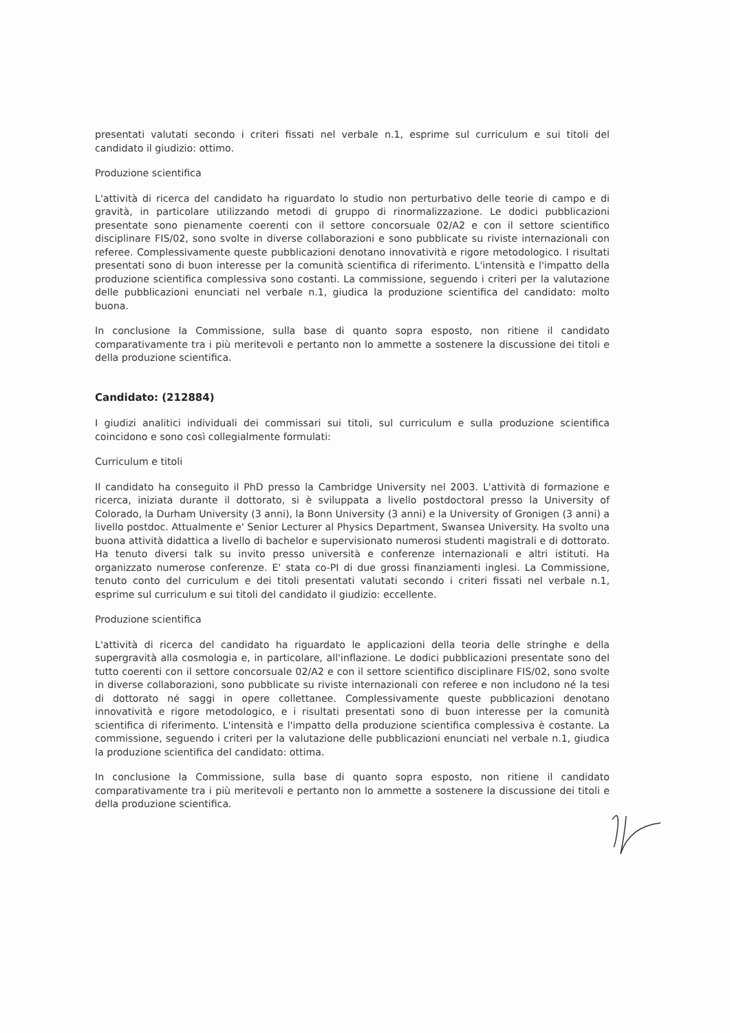presentati valutati secondo i criteri fissati nel verbale n.1, esprime sul curriculum e sui titoli del candidato il giudizio: ottimo.
Produzione scientifica
L'attività di ricerca del candidato ha riguardato lo studio non perturbativo delle teorie di campo e di gravità, in particolare utilizzando metodi di gruppo di rinormalizzazione. Le dodici pubblicazioni presentate sono pienamente coerenti con il settore concorsuale 02/A2 e con il settore scientifico disciplinare FIS/02, sono svolte in diverse collaborazioni e sono pubblicate su riviste internazionali con referee. Complessivamente queste pubblicazioni denotano innovatività e rigore metodologico. I risultati presentati sono di buon interesse per la comunità scientifica di riferimento. L'intensità e l'impatto della produzione scientifica complessiva sono costanti. La commissione, seguendo i criteri per la valutazione delle pubblicazioni enunciati nel verbale n.1, giudica la produzione scientifica del candidato: molto buona.
In conclusione la Commissione, sulla base di quanto sopra esposto, non ritiene il candidato comparativamente tra i più meritevoli e pertanto non lo ammette a sostenere la discussione dei titoli e della produzione scientifica.
Candidato: (212884)
I giudizi analitici individuali dei commissari sui titoli, sul curriculum e sulla produzione scientifica coincidono e sono così collegialmente formulati:
Curriculum e titoli
Il candidato ha conseguito il PhD presso la Cambridge University nel 2003. L'attività di formazione e ricerca, iniziata durante il dottorato, si è sviluppata a livello postdoctoral presso la University of Colorado, la Durham University (3 anni), la Bonn University (3 anni) e la University of Gronigen (3 anni) a livello postdoc. Attualmente e' Senior Lecturer al Physics Department, Swansea University. Ha svolto una buona attività didattica a livello di bachelor e supervisionato numerosi studenti magistrali e di dottorato. Ha tenuto diversi talk su invito presso università e conferenze internazionali e altri istituti. Ha organizzato numerose conferenze. E' stata co-PI di due grossi finanziamenti inglesi. La Commissione, tenuto conto del curriculum e dei titoli presentati valutati secondo i criteri fissati nel verbale n.1, esprime sul curriculum e sui titoli del candidato il giudizio: eccellente.
Produzione scientifica
L'attività di ricerca del candidato ha riguardato le applicazioni della teoria delle stringhe e della supergravità alla cosmologia e, in particolare, all'inflazione. Le dodici pubblicazioni presentate sono del tutto coerenti con il settore concorsuale 02/A2 e con il settore scientifico disciplinare FIS/02, sono svolte in diverse collaborazioni, sono pubblicate su riviste internazionali con referee e non includono né la tesi di dottorato né saggi in opere collettanee. Complessivamente queste pubblicazioni denotano innovatività e rigore metodologico, e i risultati presentati sono di buon interesse per la comunità scientifica di riferimento. L'intensità e l'impatto della produzione scientifica complessiva è costante. La commissione, seguendo i criteri per la valutazione delle pubblicazioni enunciati nel verbale n.1, giudica la produzione scientifica del candidato: ottima.
In conclusione la Commissione, sulla base di quanto sopra esposto, non ritiene il candidato comparativamente tra i più meritevoli e pertanto non lo ammette a sostenere la discussione dei titoli e della produzione scientifica.